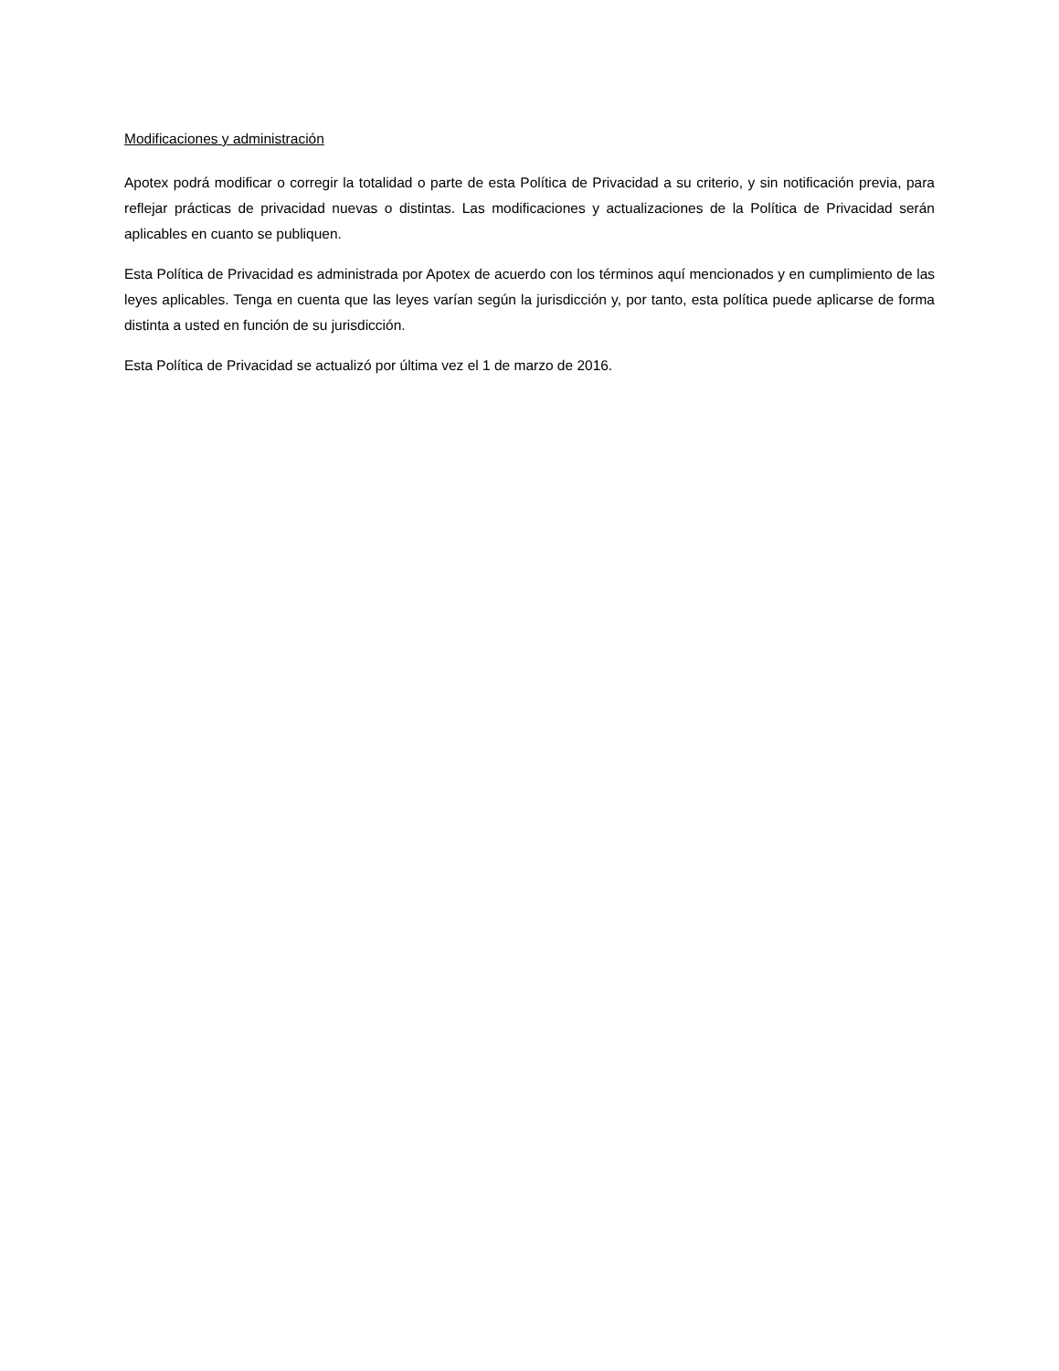Modificaciones y administración
Apotex podrá modificar o corregir la totalidad o parte de esta Política de Privacidad a su criterio, y sin notificación previa, para reflejar prácticas de privacidad nuevas o distintas. Las modificaciones y actualizaciones de la Política de Privacidad serán aplicables en cuanto se publiquen.
Esta Política de Privacidad es administrada por Apotex de acuerdo con los términos aquí mencionados y en cumplimiento de las leyes aplicables. Tenga en cuenta que las leyes varían según la jurisdicción y, por tanto, esta política puede aplicarse de forma distinta a usted en función de su jurisdicción.
Esta Política de Privacidad se actualizó por última vez el 1 de marzo de 2016.